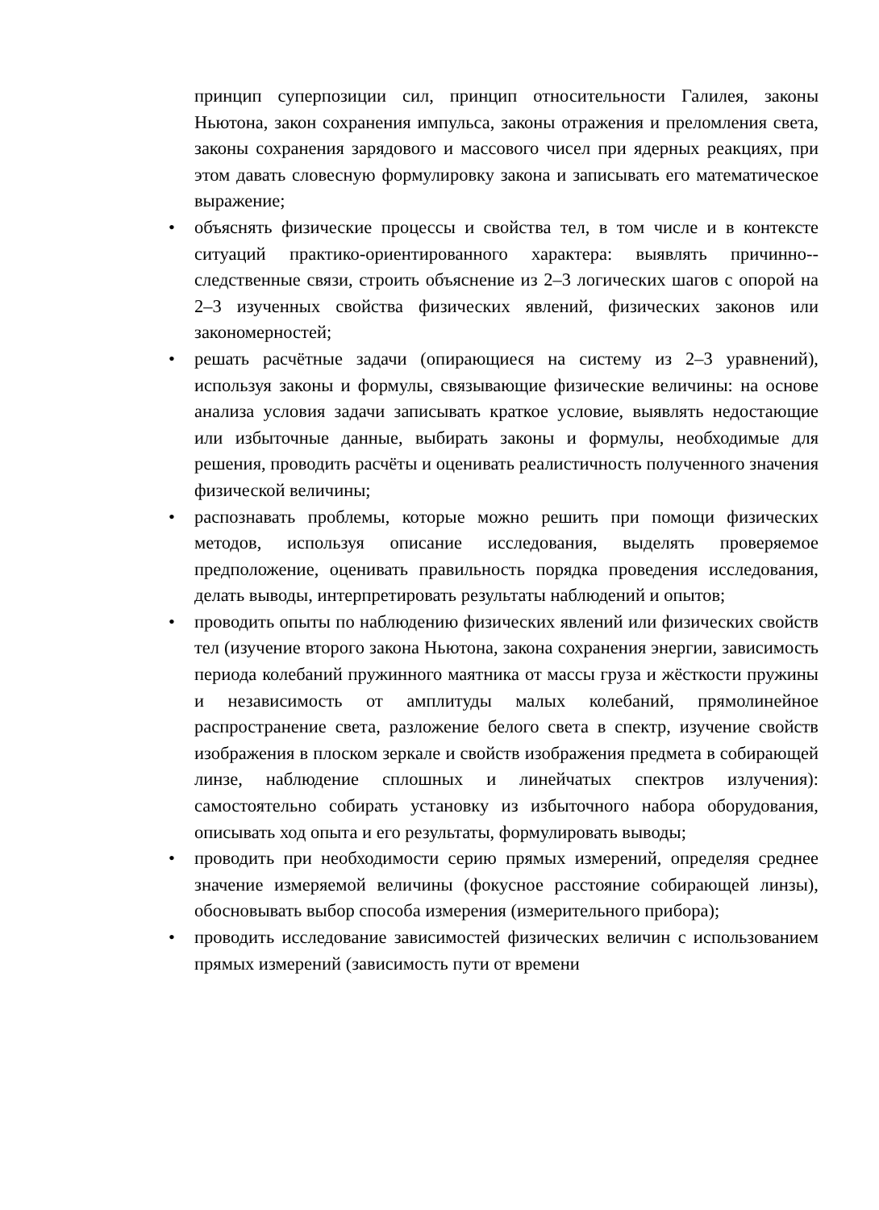принцип суперпозиции сил, принцип относительности Галилея, законы Ньютона, закон сохранения импульса, законы отражения и преломления света, законы сохранения зарядового и массового чисел при ядерных реакциях, при этом давать словесную формулировку закона и записывать его математическое выражение;
• объяснять физические процессы и свойства тел, в том числе и в контексте ситуаций практико-ориентированного характера: выявлять причинно--следственные связи, строить объяснение из 2–3 логических шагов с опорой на 2–3 изученных свойства физических явлений, физических законов или закономерностей;
• решать расчётные задачи (опирающиеся на систему из 2–3 уравнений), используя законы и формулы, связывающие физические величины: на основе анализа условия задачи записывать краткое условие, выявлять недостающие или избыточные данные, выбирать законы и формулы, необходимые для решения, проводить расчёты и оценивать реалистичность полученного значения физической величины;
• распознавать проблемы, которые можно решить при помощи физических методов, используя описание исследования, выделять проверяемое предположение, оценивать правильность порядка проведения исследования, делать выводы, интерпретировать результаты наблюдений и опытов;
• проводить опыты по наблюдению физических явлений или физических свойств тел (изучение второго закона Ньютона, закона сохранения энергии, зависимость периода колебаний пружинного маятника от массы груза и жёсткости пружины и независимость от амплитуды малых колебаний, прямолинейное распространение света, разложение белого света в спектр, изучение свойств изображения в плоском зеркале и свойств изображения предмета в собирающей линзе, наблюдение сплошных и линейчатых спектров излучения): самостоятельно собирать установку из избыточного набора оборудования, описывать ход опыта и его результаты, формулировать выводы;
• проводить при необходимости серию прямых измерений, определяя среднее значение измеряемой величины (фокусное расстояние собирающей линзы), обосновывать выбор способа измерения (измерительного прибора);
• проводить исследование зависимостей физических величин с использованием прямых измерений (зависимость пути от времени